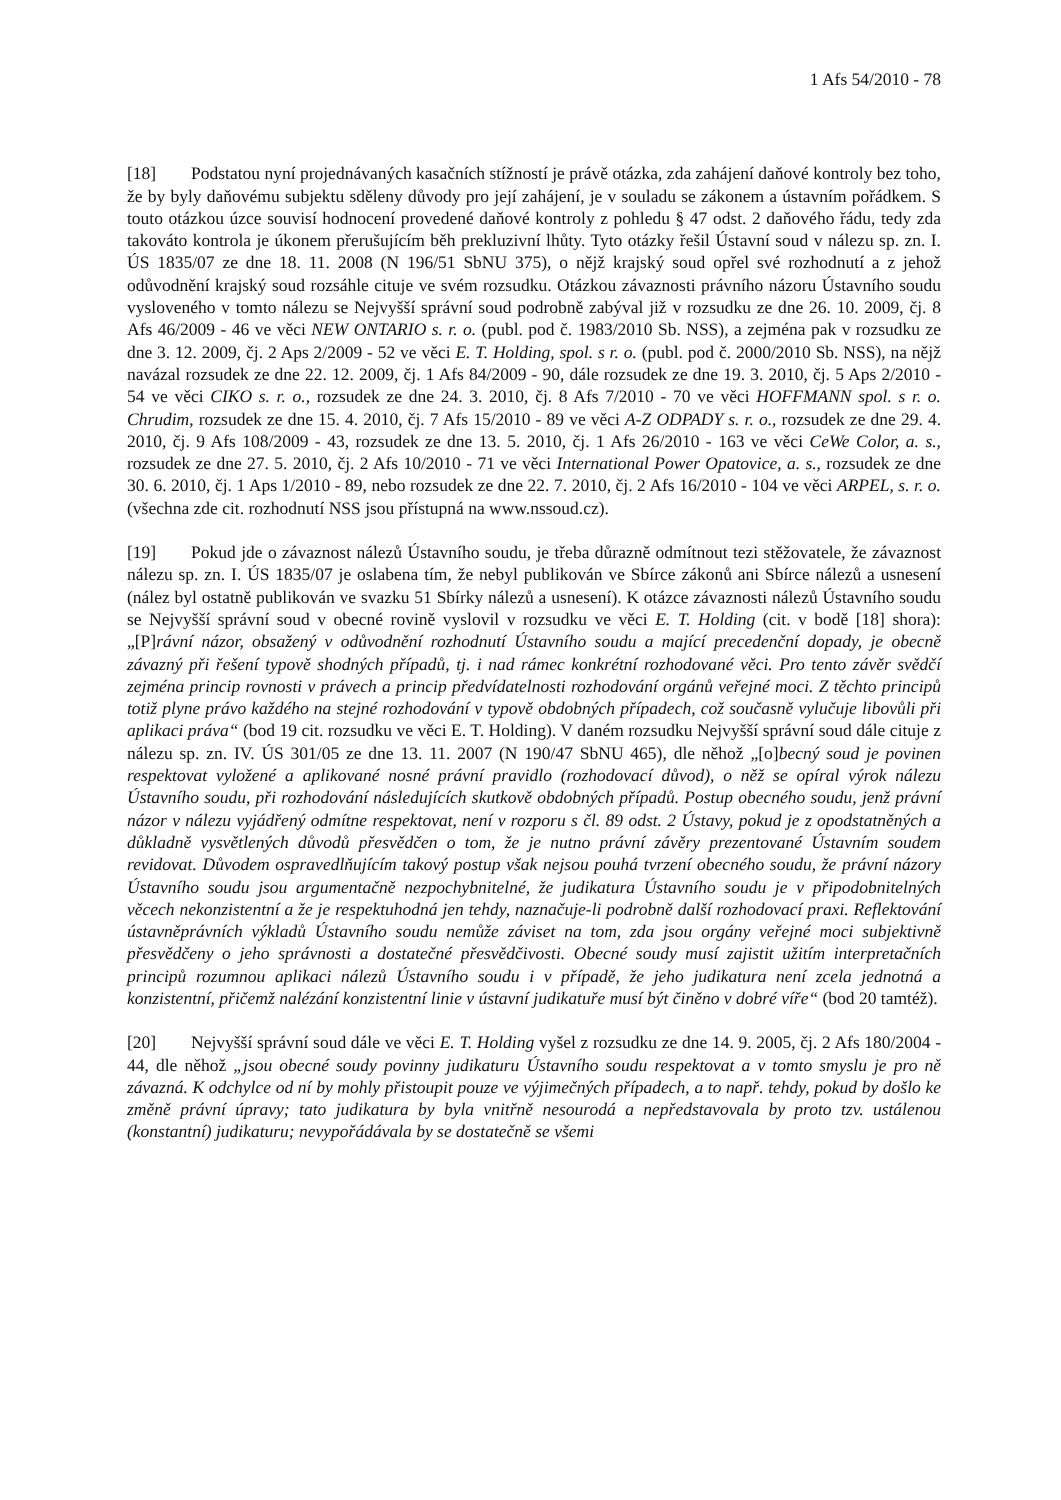1 Afs 54/2010 - 78
[18] Podstatou nyní projednávaných kasačních stížností je právě otázka, zda zahájení daňové kontroly bez toho, že by byly daňovému subjektu sděleny důvody pro její zahájení, je v souladu se zákonem a ústavním pořádkem. S touto otázkou úzce souvisí hodnocení provedené daňové kontroly z pohledu § 47 odst. 2 daňového řádu, tedy zda takováto kontrola je úkonem přerušujícím běh prekluzivní lhůty. Tyto otázky řešil Ústavní soud v nálezu sp. zn. I. ÚS 1835/07 ze dne 18. 11. 2008 (N 196/51 SbNU 375), o nějž krajský soud opřel své rozhodnutí a z jehož odůvodnění krajský soud rozsáhle cituje ve svém rozsudku. Otázkou závaznosti právního názoru Ústavního soudu vysloveného v tomto nálezu se Nejvyšší správní soud podrobně zabýval již v rozsudku ze dne 26. 10. 2009, čj. 8 Afs 46/2009 - 46 ve věci NEW ONTARIO s. r. o. (publ. pod č. 1983/2010 Sb. NSS), a zejména pak v rozsudku ze dne 3. 12. 2009, čj. 2 Aps 2/2009 - 52 ve věci E. T. Holding, spol. s r. o. (publ. pod č. 2000/2010 Sb. NSS), na nějž navázal rozsudek ze dne 22. 12. 2009, čj. 1 Afs 84/2009 - 90, dále rozsudek ze dne 19. 3. 2010, čj. 5 Aps 2/2010 - 54 ve věci CIKO s. r. o., rozsudek ze dne 24. 3. 2010, čj. 8 Afs 7/2010 - 70 ve věci HOFFMANN spol. s r. o. Chrudim, rozsudek ze dne 15. 4. 2010, čj. 7 Afs 15/2010 - 89 ve věci A-Z ODPADY s. r. o., rozsudek ze dne 29. 4. 2010, čj. 9 Afs 108/2009 - 43, rozsudek ze dne 13. 5. 2010, čj. 1 Afs 26/2010 - 163 ve věci CeWe Color, a. s., rozsudek ze dne 27. 5. 2010, čj. 2 Afs 10/2010 - 71 ve věci International Power Opatovice, a. s., rozsudek ze dne 30. 6. 2010, čj. 1 Aps 1/2010 - 89, nebo rozsudek ze dne 22. 7. 2010, čj. 2 Afs 16/2010 - 104 ve věci ARPEL, s. r. o. (všechna zde cit. rozhodnutí NSS jsou přístupná na www.nssoud.cz).
[19] Pokud jde o závaznost nálezů Ústavního soudu, je třeba důrazně odmítnout tezi stěžovatele, že závaznost nálezu sp. zn. I. ÚS 1835/07 je oslabena tím, že nebyl publikován ve Sbírce zákonů ani Sbírce nálezů a usnesení (nález byl ostatně publikován ve svazku 51 Sbírky nálezů a usnesení). K otázce závaznosti nálezů Ústavního soudu se Nejvyšší správní soud v obecné rovině vyslovil v rozsudku ve věci E. T. Holding (cit. v bodě [18] shora): „[P]rávní názor, obsažený v odůvodnění rozhodnutí Ústavního soudu a mající precedenční dopady, je obecně závazný při řešení typově shodných případů, tj. i nad rámec konkrétní rozhodované věci. Pro tento závěr svědčí zejména princip rovnosti v právech a princip předvídatelnosti rozhodování orgánů veřejné moci. Z těchto principů totiž plyne právo každého na stejné rozhodování v typově obdobných případech, což současně vylučuje libovůli při aplikaci práva“ (bod 19 cit. rozsudku ve věci E. T. Holding). V daném rozsudku Nejvyšší správní soud dále cituje z nálezu sp. zn. IV. ÚS 301/05 ze dne 13. 11. 2007 (N 190/47 SbNU 465), dle něhož „[o]becný soud je povinen respektovat vyložené a aplikované nosné právní pravidlo (rozhodovací důvod), o něž se opíral výrok nálezu Ústavního soudu, při rozhodování následujících skutkově obdobných případů. Postup obecného soudu, jenž právní názor v nálezu vyjádřený odmítne respektovat, není v rozporu s čl. 89 odst. 2 Ústavy, pokud je z opodstatněných a důkladně vysvětlených důvodů přesvědčen o tom, že je nutno právní závěry prezentované Ústavním soudem revidovat. Důvodem ospravedlňujícím takový postup však nejsou pouhá tvrzení obecného soudu, že právní názory Ústavního soudu jsou argumentačně nezpochybnitelné, že judikatura Ústavního soudu je v připodobnitelných věcech nekonzistentní a že je respektuhodná jen tehdy, naznačuje-li podrobně další rozhodovací praxi. Reflektování ústavněprávních výkladů Ústavního soudu nemůže záviset na tom, zda jsou orgány veřejné moci subjektivně přesvědčeny o jeho správnosti a dostatečné přesvědčivosti. Obecné soudy musí zajistit užitím interpretačních principů rozumnou aplikaci nálezů Ústavního soudu i v případě, že jeho judikatura není zcela jednotná a konzistentní, přičemž nalézání konzistentní linie v ústavní judikatuře musí být činěno v dobré víře“ (bod 20 tamtéž).
[20] Nejvyšší správní soud dále ve věci E. T. Holding vyšel z rozsudku ze dne 14. 9. 2005, čj. 2 Afs 180/2004 - 44, dle něhož „jsou obecné soudy povinny judikaturu Ústavního soudu respektovat a v tomto smyslu je pro ně závazná. K odchylce od ní by mohly přistoupit pouze ve výjimečných případech, a to např. tehdy, pokud by došlo ke změně právní úpravy; tato judikatura by byla vnitřně nesourodá a nepředstavovala by proto tzv. ustálenou (konstantní) judikaturu; nevypořádávala by se dostatečně se všemi